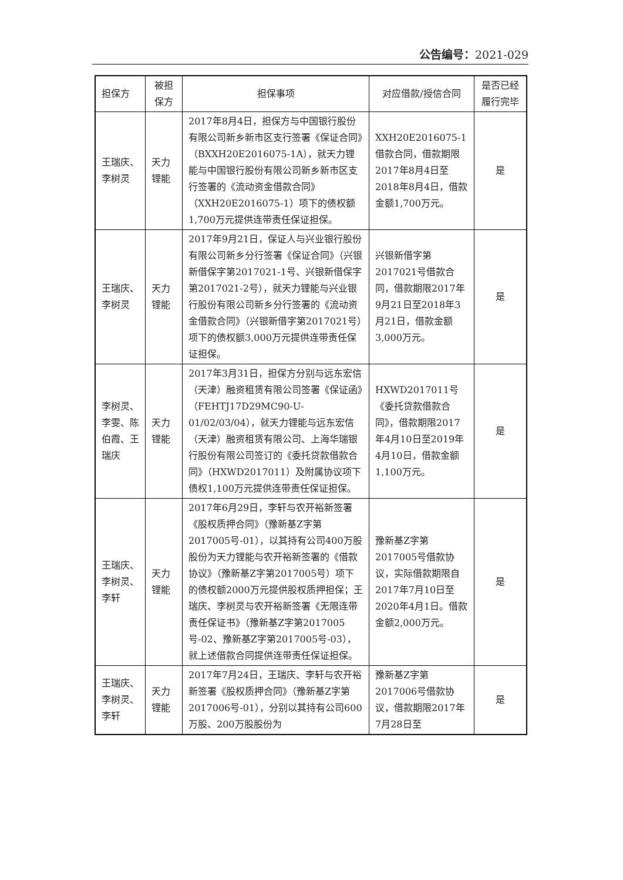公告编号：2021-029
| 担保方 | 被担保方 | 担保事项 | 对应借款/授信合同 | 是否已经履行完毕 |
| --- | --- | --- | --- | --- |
| 王瑞庆、李树灵 | 天力锂能 | 2017年8月4日，担保方与中国银行股份有限公司新乡新市区支行签署《保证合同》（BXXH20E2016075-1A），就天力锂能与中国银行股份有限公司新乡新市区支行签署的《流动资金借款合同》（XXH20E2016075-1）项下的债权额1,700万元提供连带责任保证担保。 | XXH20E2016075-1借款合同，借款期限2017年8月4日至2018年8月4日，借款金额1,700万元。 | 是 |
| 王瑞庆、李树灵 | 天力锂能 | 2017年9月21日，保证人与兴业银行股份有限公司新乡分行签署《保证合同》（兴银新借保字第2017021-1号、兴银新借保字第2017021-2号），就天力锂能与兴业银行股份有限公司新乡分行签署的《流动资金借款合同》（兴银新借字第2017021号）项下的债权额3,000万元提供连带责任保证担保。 | 兴银新借字第2017021号借款合同，借款期限2017年9月21日至2018年3月21日，借款金额3,000万元。 | 是 |
| 李树灵、李雯、陈伯霞、王瑞庆 | 天力锂能 | 2017年3月31日，担保方分别与远东宏信（天津）融资租赁有限公司签署《保证函》（FEHTJ17D29MC90-U-01/02/03/04），就天力锂能与远东宏信（天津）融资租赁有限公司、上海华瑞银行股份有限公司签订的《委托贷款借款合同》（HXWD2017011）及附属协议项下债权1,100万元提供连带责任保证担保。 | HXWD2017011号《委托贷款借款合同》，借款期限2017年4月10日至2019年4月10日，借款金额1,100万元。 | 是 |
| 王瑞庆、李树灵、李轩 | 天力锂能 | 2017年6月29日，李轩与农开裕新签署《股权质押合同》（豫新基Z字第2017005号-01），以其持有公司400万股股份为天力锂能与农开裕新签署的《借款协议》（豫新基Z字第2017005号）项下的债权额2000万元提供股权质押担保；王瑞庆、李树灵与农开裕新签署《无限连带责任保证书》（豫新基Z字第2017005号-02、豫新基Z字第2017005号-03），就上述借款合同提供连带责任保证担保。 | 豫新基Z字第2017005号借款协议，实际借款期限自2017年7月10日至2020年4月1日。借款金额2,000万元。 | 是 |
| 王瑞庆、李树灵、李轩 | 天力锂能 | 2017年7月24日，王瑞庆、李轩与农开裕新签署《股权质押合同》（豫新基Z字第2017006号-01），分别以其持有公司600万股、200万股股份为 | 豫新基Z字第2017006号借款协议，借款期限2017年7月28日至 | 是 |